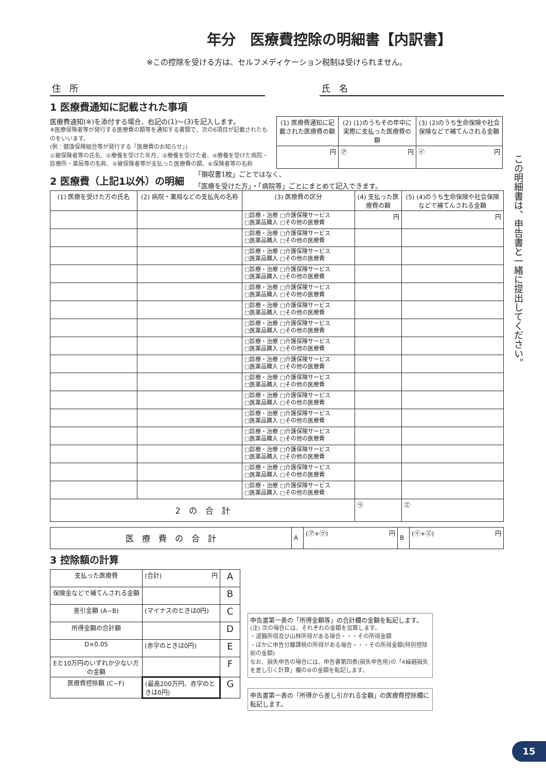年分　医療費控除の明細書【内訳書】
※この控除を受ける方は、セルフメディケーション税制は受けられません。
住　所 氏　名
1 医療費通知に記載された事項
医療費通知(※)を添付する場合、右記の(1)〜(3)を記入します。
※医療保険者等が発行する医療費の額等を通知する書類で、次の6項目が記載されたものをいいます。
(例：健康保険組合等が発行する「医療費のお知らせ」)
①被保険者等の氏名、②療養を受けた年月、③療養を受けた者、④療養を受けた病院・診療所・薬局等の名称、⑤被保険者等が支払った医療費の額、⑥保険者等の名称
| (1) 医療費通知に記載された医療費の額 | (2) (1)のうちその年中に実際に支払った医療費の額 | (3) (2)のうち生命保険や社会保険などで補てんされる金額 |
| --- | --- | --- |
| 円 | ㋐ 円 | ㋑ 円 |
2 医療費（上記1以外）の明細
「領収書1枚」ごとではなく、
「医療を受けた方」・「病院等」ごとにまとめて記入できます。
| (1) 医療を受けた方の氏名 | (2) 病院・薬局などの支払先の名称 | (3) 医療費の区分 | (4) 支払った医療費の額 | (5) (4)のうち生命保険や社会保険などで補てんされる金額 |
| --- | --- | --- | --- | --- |
| | | □診療・治療 □介護保険サービス □医薬品購入 □その他の医療費 | 円 | 円 |
| | | □診療・治療 □介護保険サービス □医薬品購入 □その他の医療費 | | |
| | | □診療・治療 □介護保険サービス □医薬品購入 □その他の医療費 | | |
| | | □診療・治療 □介護保険サービス □医薬品購入 □その他の医療費 | | |
| | | □診療・治療 □介護保険サービス □医薬品購入 □その他の医療費 | | |
| | | □診療・治療 □介護保険サービス □医薬品購入 □その他の医療費 | | |
| | | □診療・治療 □介護保険サービス □医薬品購入 □その他の医療費 | | |
| | | □診療・治療 □介護保険サービス □医薬品購入 □その他の医療費 | | |
| | | □診療・治療 □介護保険サービス □医薬品購入 □その他の医療費 | | |
| | | □診療・治療 □介護保険サービス □医薬品購入 □その他の医療費 | | |
| | | □診療・治療 □介護保険サービス □医薬品購入 □その他の医療費 | | |
| | | □診療・治療 □介護保険サービス □医薬品購入 □その他の医療費 | | |
| | | □診療・治療 □介護保険サービス □医薬品購入 □その他の医療費 | | |
| | | □診療・治療 □介護保険サービス □医薬品購入 □その他の医療費 | | |
| | | □診療・治療 □介護保険サービス □医薬品購入 □その他の医療費 | | |
| | | □診療・治療 □介護保険サービス □医薬品購入 □その他の医療費 | | |
| 2 の 合 計 | | | ㋒ | ㋓ |
| 医 療 費 の 合 計 | A | (㋐+㋒) 円 | B | (㋑+㋓) 円 |
3 控除額の計算
| 支払った医療費 | (合計) 円 | A |
| 保険金などで補てんされる金額 | | B |
| 差引金額 (A−B) | (マイナスのときは0円) | C |
| 所得金額の合計額 | | D |
| D×0.05 | (赤字のときは0円) | E |
| Eと10万円のいずれか少ない方の金額 | | F |
| 医療費控除額 (C−F) | (最高200万円、赤字のときは0円) | G |
申告書第一表の「所得金額等」の合計欄の金額を転記します。
(注) 次の場合には、それぞれの金額を加算します。
・退職所得及び山林所得がある場合・・・その所得金額
・ほかに申告分離課税の所得がある場合・・・その所得金額(特別控除前の金額)
なお、損失申告の場合には、申告書第四表(損失申告用)の「4繰越損失を差し引く計算」欄の⑩の金額を転記します。
申告書第一表の「所得から差し引かれる金額」の医療費控除欄に転記します。
この明細書は、申告書と一緒に提出してください。
15